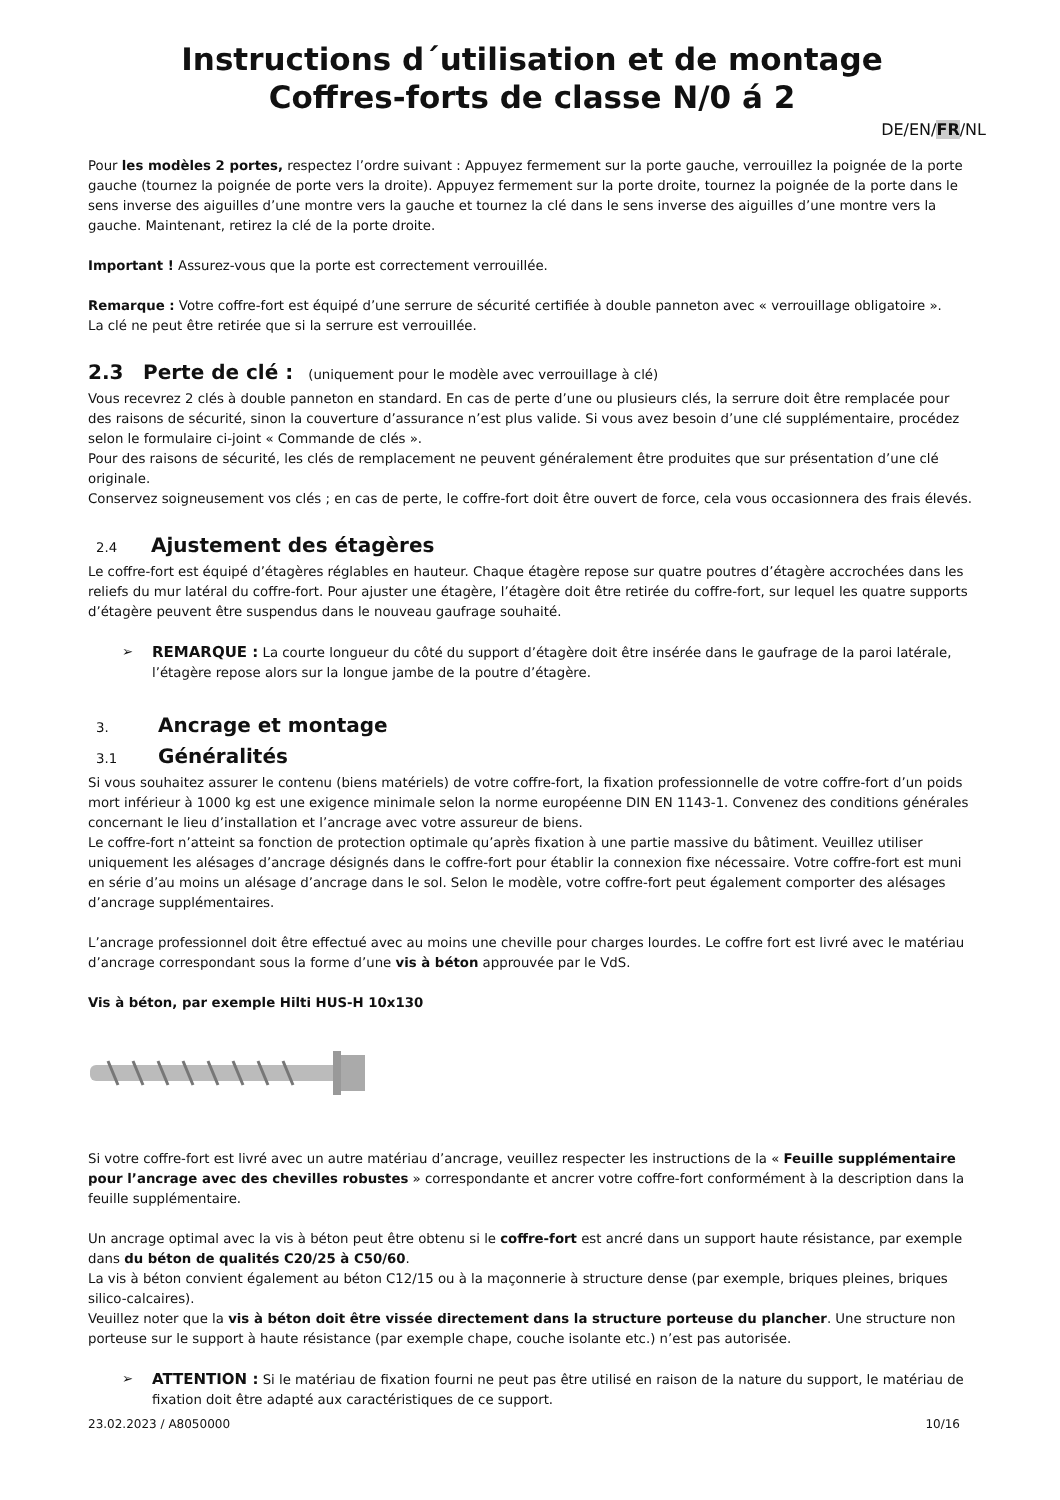Instructions d´utilisation et de montage
Coffres-forts de classe N/0 á 2
DE/EN/FR/NL
Pour les modèles 2 portes, respectez l’ordre suivant : Appuyez fermement sur la porte gauche, verrouillez la poignée de la porte gauche (tournez la poignée de porte vers la droite). Appuyez fermement sur la porte droite, tournez la poignée de la porte dans le sens inverse des aiguilles d’une montre vers la gauche et tournez la clé dans le sens inverse des aiguilles d’une montre vers la gauche. Maintenant, retirez la clé de la porte droite.
Important ! Assurez-vous que la porte est correctement verrouillée.
Remarque : Votre coffre-fort est équipé d’une serrure de sécurité certifiée à double panneton avec « verrouillage obligatoire ».
La clé ne peut être retirée que si la serrure est verrouillée.
2.3 Perte de clé : (uniquement pour le modèle avec verrouillage à clé)
Vous recevrez 2 clés à double panneton en standard. En cas de perte d’une ou plusieurs clés, la serrure doit être remplacée pour des raisons de sécurité, sinon la couverture d’assurance n’est plus valide. Si vous avez besoin d’une clé supplémentaire, procédez selon le formulaire ci-joint « Commande de clés ».
Pour des raisons de sécurité, les clés de remplacement ne peuvent généralement être produites que sur présentation d’une clé originale.
Conservez soigneusement vos clés ; en cas de perte, le coffre-fort doit être ouvert de force, cela vous occasionnera des frais élevés.
2.4 Ajustement des étagères
Le coffre-fort est équipé d’étagères réglables en hauteur. Chaque étagère repose sur quatre poutres d’étagère accrochées dans les reliefs du mur latéral du coffre-fort. Pour ajuster une étagère, l’étagère doit être retirée du coffre-fort, sur lequel les quatre supports d’étagère peuvent être suspendus dans le nouveau gaufrage souhaité.
REMARQUE : La courte longueur du côté du support d’étagère doit être insérée dans le gaufrage de la paroi latérale, l’étagère repose alors sur la longue jambe de la poutre d’étagère.
3. Ancrage et montage
3.1 Généralités
Si vous souhaitez assurer le contenu (biens matériels) de votre coffre-fort, la fixation professionnelle de votre coffre-fort d’un poids mort inférieur à 1000 kg est une exigence minimale selon la norme européenne DIN EN 1143-1. Convenez des conditions générales concernant le lieu d’installation et l’ancrage avec votre assureur de biens.
Le coffre-fort n’atteint sa fonction de protection optimale qu’après fixation à une partie massive du bâtiment. Veuillez utiliser uniquement les alésages d’ancrage désignés dans le coffre-fort pour établir la connexion fixe nécessaire. Votre coffre-fort est muni en série d’au moins un alésage d’ancrage dans le sol. Selon le modèle, votre coffre-fort peut également comporter des alésages d’ancrage supplémentaires.
L’ancrage professionnel doit être effectué avec au moins une cheville pour charges lourdes. Le coffre fort est livré avec le matériau d’ancrage correspondant sous la forme d’une vis à béton approuvée par le VdS.
Vis à béton, par exemple Hilti HUS-H 10x130
Si votre coffre-fort est livré avec un autre matériau d’ancrage, veuillez respecter les instructions de la « Feuille supplémentaire pour l’ancrage avec des chevilles robustes » correspondante et ancrer votre coffre-fort conformément à la description dans la feuille supplémentaire.
Un ancrage optimal avec la vis à béton peut être obtenu si le coffre-fort est ancré dans un support haute résistance, par exemple dans du béton de qualités C20/25 à C50/60.
La vis à béton convient également au béton C12/15 ou à la maçonnerie à structure dense (par exemple, briques pleines, briques silico-calcaires).
Veuillez noter que la vis à béton doit être vissée directement dans la structure porteuse du plancher. Une structure non porteuse sur le support à haute résistance (par exemple chape, couche isolante etc.) n’est pas autorisée.
ATTENTION : Si le matériau de fixation fourni ne peut pas être utilisé en raison de la nature du support, le matériau de fixation doit être adapté aux caractéristiques de ce support.
23.02.2023 / A8050000 10/16